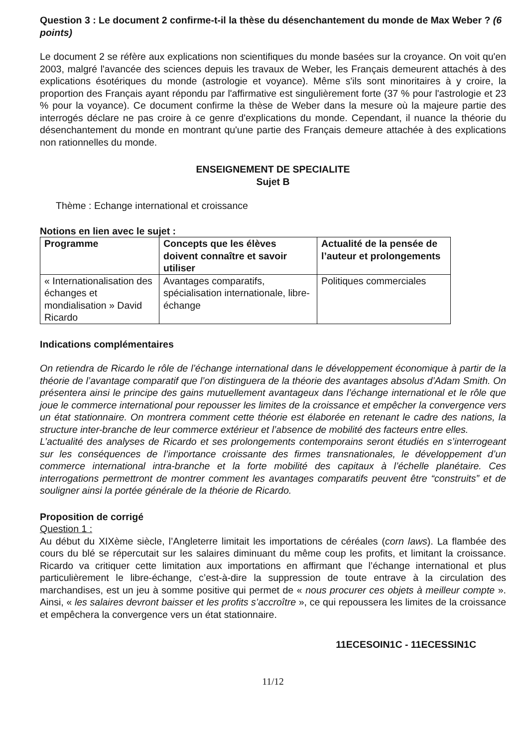Question 3 : Le document 2 confirme-t-il la thèse du désenchantement du monde de Max Weber ? (6 points)
Le document 2 se réfère aux explications non scientifiques du monde basées sur la croyance. On voit qu'en 2003, malgré l'avancée des sciences depuis les travaux de Weber, les Français demeurent attachés à des explications ésotériques du monde (astrologie et voyance). Même s'ils sont minoritaires à y croire, la proportion des Français ayant répondu par l'affirmative est singulièrement forte (37 % pour l'astrologie et 23 % pour la voyance). Ce document confirme la thèse de Weber dans la mesure où la majeure partie des interrogés déclare ne pas croire à ce genre d'explications du monde. Cependant, il nuance la théorie du désenchantement du monde en montrant qu'une partie des Français demeure attachée à des explications non rationnelles du monde.
ENSEIGNEMENT DE SPECIALITE
Sujet B
Thème : Echange international et croissance
Notions en lien avec le sujet :
| Programme | Concepts que les élèves doivent connaître et savoir utiliser | Actualité de la pensée de l’auteur et prolongements |
| --- | --- | --- |
| « Internationalisation des échanges et mondialisation » David Ricardo | Avantages comparatifs, spécialisation internationale, libre-échange | Politiques commerciales |
Indications complémentaires
On retiendra de Ricardo le rôle de l’échange international dans le développement économique à partir de la théorie de l’avantage comparatif que l’on distinguera de la théorie des avantages absolus d’Adam Smith. On présentera ainsi le principe des gains mutuellement avantageux dans l’échange international et le rôle que joue le commerce international pour repousser les limites de la croissance et empêcher la convergence vers un état stationnaire. On montrera comment cette théorie est élaborée en retenant le cadre des nations, la structure inter-branche de leur commerce extérieur et l’absence de mobilité des facteurs entre elles.
L’actualité des analyses de Ricardo et ses prolongements contemporains seront étudiés en s’interrogeant sur les conséquences de l’importance croissante des firmes transnationales, le développement d’un commerce international intra-branche et la forte mobilité des capitaux à l’échelle planétaire. Ces interrogations permettront de montrer comment les avantages comparatifs peuvent être “construits” et de souligner ainsi la portée générale de la théorie de Ricardo.
Proposition de corrigé
Question 1 :
Au début du XIXème siècle, l’Angleterre limitait les importations de céréales (corn laws). La flambée des cours du blé se répercutait sur les salaires diminuant du même coup les profits, et limitant la croissance. Ricardo va critiquer cette limitation aux importations en affirmant que l’échange international et plus particulièrement le libre-échange, c’est-à-dire la suppression de toute entrave à la circulation des marchandises, est un jeu à somme positive qui permet de « nous procurer ces objets à meilleur compte ». Ainsi, « les salaires devront baisser et les profits s’accroître », ce qui repoussera les limites de la croissance et empêchera la convergence vers un état stationnaire.
11ECESOIN1C - 11ECESSIN1C
11/12